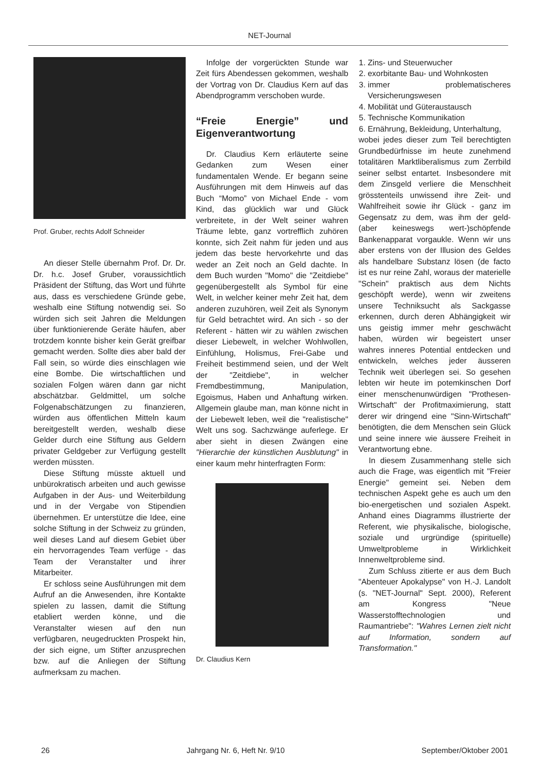NET-Journal
Prof. Gruber, rechts Adolf Schneider
An dieser Stelle übernahm Prof. Dr. Dr. Dr. h.c. Josef Gruber, voraussichtlich Präsident der Stiftung, das Wort und führte aus, dass es verschiedene Gründe gebe, weshalb eine Stiftung notwendig sei. So würden sich seit Jahren die Meldungen über funktionierende Geräte häufen, aber trotzdem konnte bisher kein Gerät greifbar gemacht werden. Sollte dies aber bald der Fall sein, so würde dies einschlagen wie eine Bombe. Die wirtschaftlichen und sozialen Folgen wären dann gar nicht abschätzbar. Geldmittel, um solche Folgenabschätzungen zu finanzieren, würden aus öffentlichen Mitteln kaum bereitgestellt werden, weshalb diese Gelder durch eine Stiftung aus Geldern privater Geldgeber zur Verfügung gestellt werden müssten.
Diese Stiftung müsste aktuell und unbürokratisch arbeiten und auch gewisse Aufgaben in der Aus- und Weiterbildung und in der Vergabe von Stipendien übernehmen. Er unterstütze die Idee, eine solche Stiftung in der Schweiz zu gründen, weil dieses Land auf diesem Gebiet über ein hervorragendes Team verfüge - das Team der Veranstalter und ihrer Mitarbeiter.
Er schloss seine Ausführungen mit dem Aufruf an die Anwesenden, ihre Kontakte spielen zu lassen, damit die Stiftung etabliert werden könne, und die Veranstalter wiesen auf den nun verfügbaren, neugedruckten Prospekt hin, der sich eigne, um Stifter anzusprechen bzw. auf die Anliegen der Stiftung aufmerksam zu machen.
Infolge der vorgerückten Stunde war Zeit fürs Abendessen gekommen, weshalb der Vortrag von Dr. Claudius Kern auf das Abendprogramm verschoben wurde.
“Freie Energie” und Eigenverantwortung
Dr. Claudius Kern erläuterte seine Gedanken zum Wesen einer fundamentalen Wende. Er begann seine Ausführungen mit dem Hinweis auf das Buch “Momo” von Michael Ende - vom Kind, das glücklich war und Glück verbreitete, in der Welt seiner wahren Träume lebte, ganz vortrefflich zuhören konnte, sich Zeit nahm für jeden und aus jedem das beste hervorkehrte und das weder an Zeit noch an Geld dachte. In dem Buch wurden "Momo" die "Zeitdiebe" gegenübergestellt als Symbol für eine Welt, in welcher keiner mehr Zeit hat, dem anderen zuzuhören, weil Zeit als Synonym für Geld betrachtet wird. An sich - so der Referent - hätten wir zu wählen zwischen dieser Liebewelt, in welcher Wohlwollen, Einfühlung, Holismus, Frei-Gabe und Freiheit bestimmend seien, und der Welt der "Zeitdiebe", in welcher Fremdbestimmung, Manipulation, Egoismus, Haben und Anhaftung wirken. Allgemein glaube man, man könne nicht in der Liebewelt leben, weil die "realistische" Welt uns sog. Sachzwänge auferlege. Er aber sieht in diesen Zwängen eine "Hierarchie der künstlichen Ausblutung" in einer kaum mehr hinterfragten Form:
Dr. Claudius Kern
1. Zins- und Steuerwucher
2. exorbitante Bau- und Wohnkosten
3. immer problematischeres Versicherungswesen
4. Mobilität und Güteraustausch
5. Technische Kommunikation
6. Ernährung, Bekleidung, Unterhaltung,
wobei jedes dieser zum Teil berechtigten Grundbedürfnisse im heute zunehmend totalitären Marktliberalismus zum Zerrbild seiner selbst entartet. Insbesondere mit dem Zinsgeld verliere die Menschheit grösstenteils unwissend ihre Zeit- und Wahlfreiheit sowie ihr Glück - ganz im Gegensatz zu dem, was ihm der geld-(aber keineswegs wert-)schöpfende Bankenapparat vorgaukle. Wenn wir uns aber erstens von der Illusion des Geldes als handelbare Substanz lösen (de facto ist es nur reine Zahl, woraus der materielle "Schein" praktisch aus dem Nichts geschöpft werde), wenn wir zweitens unsere Techniksucht als Sackgasse erkennen, durch deren Abhängigkeit wir uns geistig immer mehr geschwächt haben, würden wir begeistert unser wahres inneres Potential entdecken und entwickeln, welches jeder äusseren Technik weit überlegen sei. So gesehen lebten wir heute im potemkinschen Dorf einer menschenunwürdigen "Prothesen-Wirtschaft" der Profitmaximierung, statt derer wir dringend eine "Sinn-Wirtschaft" benötigten, die dem Menschen sein Glück und seine innere wie äussere Freiheit in Verantwortung ebne.
In diesem Zusammenhang stelle sich auch die Frage, was eigentlich mit "Freier Energie" gemeint sei. Neben dem technischen Aspekt gehe es auch um den bio-energetischen und sozialen Aspekt. Anhand eines Diagramms illustrierte der Referent, wie physikalische, biologische, soziale und urgründige (spirituelle) Umweltprobleme in Wirklichkeit Innenweltprobleme sind.
Zum Schluss zitierte er aus dem Buch "Abenteuer Apokalypse" von H.-J. Landolt (s. "NET-Journal" Sept. 2000), Referent am Kongress "Neue Wasserstofftechnologien und Raumantriebe": "Wahres Lernen zielt nicht auf Information, sondern auf Transformation."
26 Jahrgang Nr. 6, Heft Nr. 9/10 September/Oktober 2001